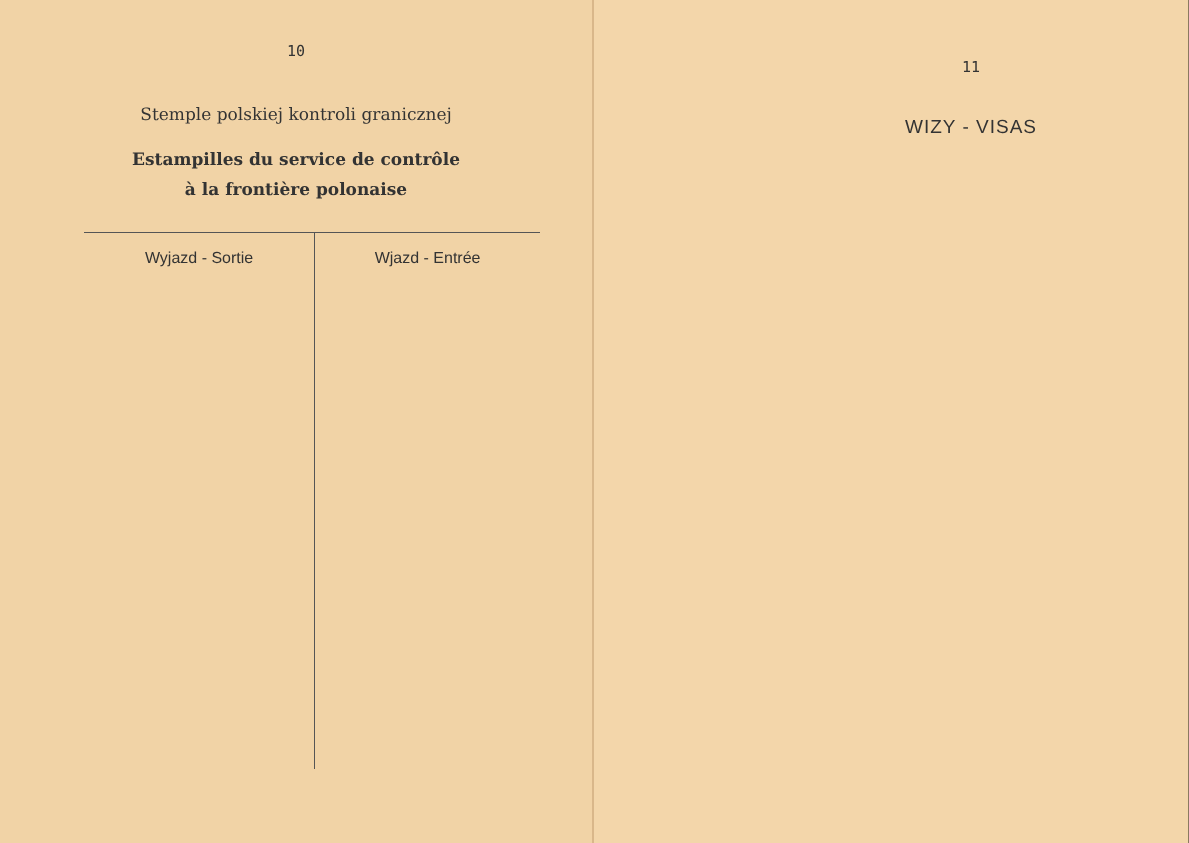10
Stemple polskiej kontroli granicznej
Estampilles du service de contrôle
à la frontière polonaise
| Wyjazd - Sortie | Wjazd - Entrée |
| --- | --- |
11
WIZY - VISAS